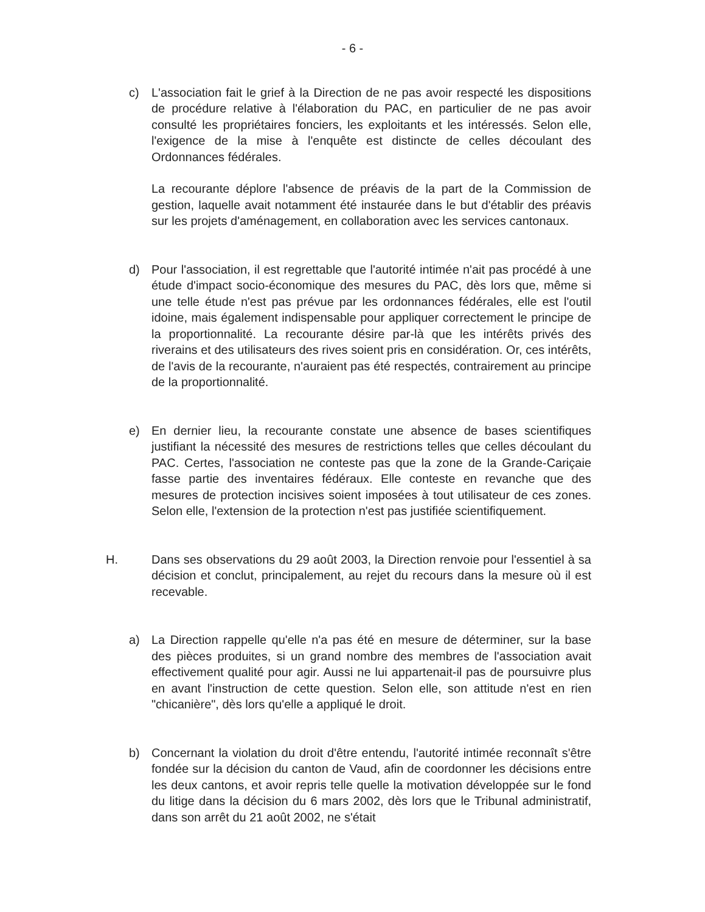- 6 -
c) L'association fait le grief à la Direction de ne pas avoir respecté les dispositions de procédure relative à l'élaboration du PAC, en particulier de ne pas avoir consulté les propriétaires fonciers, les exploitants et les intéressés. Selon elle, l'exigence de la mise à l'enquête est distincte de celles découlant des Ordonnances fédérales.
La recourante déplore l'absence de préavis de la part de la Commission de gestion, laquelle avait notamment été instaurée dans le but d'établir des préavis sur les projets d'aménagement, en collaboration avec les services cantonaux.
d) Pour l'association, il est regrettable que l'autorité intimée n'ait pas procédé à une étude d'impact socio-économique des mesures du PAC, dès lors que, même si une telle étude n'est pas prévue par les ordonnances fédérales, elle est l'outil idoine, mais également indispensable pour appliquer correctement le principe de la proportionnalité. La recourante désire par-là que les intérêts privés des riverains et des utilisateurs des rives soient pris en considération. Or, ces intérêts, de l'avis de la recourante, n'auraient pas été respectés, contrairement au principe de la proportionnalité.
e) En dernier lieu, la recourante constate une absence de bases scientifiques justifiant la nécessité des mesures de restrictions telles que celles découlant du PAC. Certes, l'association ne conteste pas que la zone de la Grande-Cariçaie fasse partie des inventaires fédéraux. Elle conteste en revanche que des mesures de protection incisives soient imposées à tout utilisateur de ces zones. Selon elle, l'extension de la protection n'est pas justifiée scientifiquement.
H. Dans ses observations du 29 août 2003, la Direction renvoie pour l'essentiel à sa décision et conclut, principalement, au rejet du recours dans la mesure où il est recevable.
a) La Direction rappelle qu'elle n'a pas été en mesure de déterminer, sur la base des pièces produites, si un grand nombre des membres de l'association avait effectivement qualité pour agir. Aussi ne lui appartenait-il pas de poursuivre plus en avant l'instruction de cette question. Selon elle, son attitude n'est en rien "chicanière", dès lors qu'elle a appliqué le droit.
b) Concernant la violation du droit d'être entendu, l'autorité intimée reconnaît s'être fondée sur la décision du canton de Vaud, afin de coordonner les décisions entre les deux cantons, et avoir repris telle quelle la motivation développée sur le fond du litige dans la décision du 6 mars 2002, dès lors que le Tribunal administratif, dans son arrêt du 21 août 2002, ne s'était